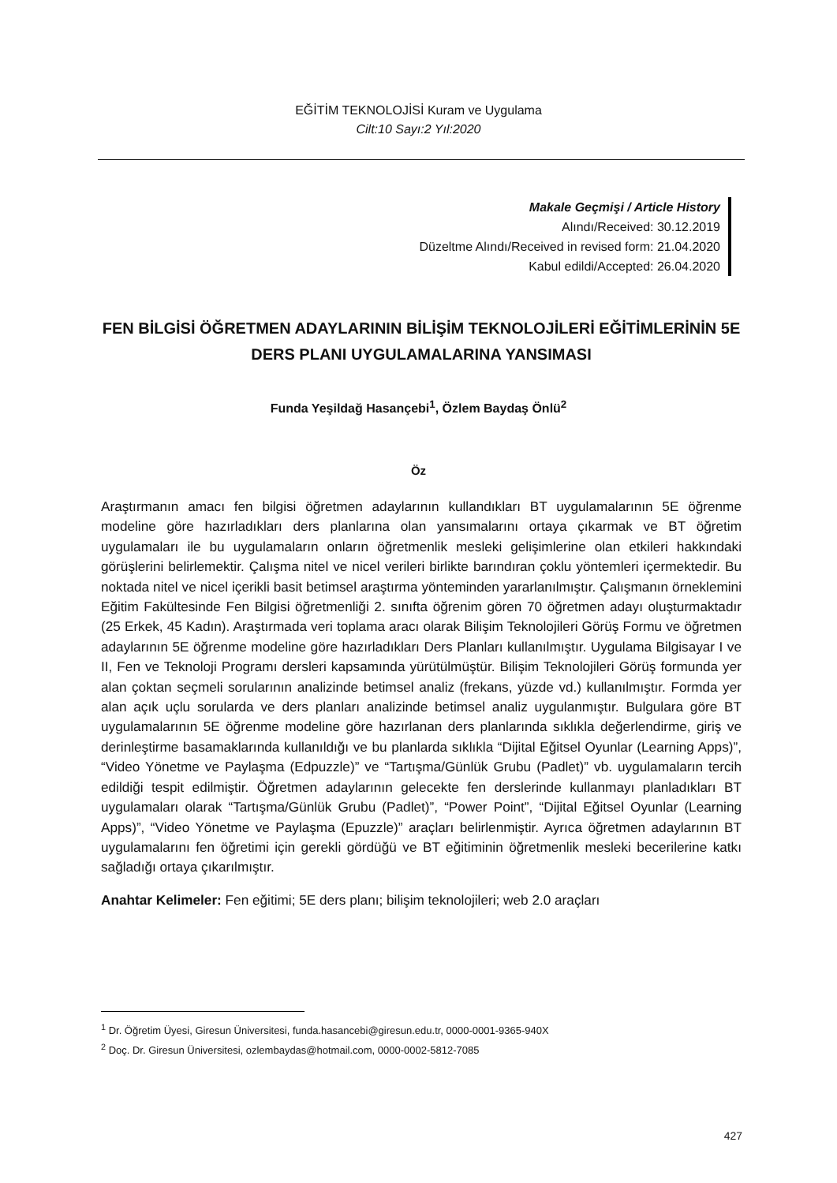EĞİTİM TEKNOLOJİSİ Kuram ve Uygulama
Cilt:10 Sayı:2 Yıl:2020
Makale Geçmişi / Article History
Alındı/Received: 30.12.2019
Düzeltme Alındı/Received in revised form: 21.04.2020
Kabul edildi/Accepted: 26.04.2020
FEN BİLGİSİ ÖĞRETMEN ADAYLARININ BİLİŞİM TEKNOLOJİLERİ EĞİTİMLERİNİN 5E DERS PLANI UYGULAMALARINA YANSIMASI
Funda Yeşildağ Hasançebi<sup>1</sup>, Özlem Baydaş Önlü<sup>2</sup>
Öz
Araştırmanın amacı fen bilgisi öğretmen adaylarının kullandıkları BT uygulamalarının 5E öğrenme modeline göre hazırladıkları ders planlarına olan yansımalarını ortaya çıkarmak ve BT öğretim uygulamaları ile bu uygulamaların onların öğretmenlik mesleki gelişimlerine olan etkileri hakkındaki görüşlerini belirlemektir. Çalışma nitel ve nicel verileri birlikte barındıran çoklu yöntemleri içermektedir. Bu noktada nitel ve nicel içerikli basit betimsel araştırma yönteminden yararlanılmıştır. Çalışmanın örneklemini Eğitim Fakültesinde Fen Bilgisi öğretmenliği 2. sınıfta öğrenim gören 70 öğretmen adayı oluşturmaktadır (25 Erkek, 45 Kadın). Araştırmada veri toplama aracı olarak Bilişim Teknolojileri Görüş Formu ve öğretmen adaylarının 5E öğrenme modeline göre hazırladıkları Ders Planları kullanılmıştır. Uygulama Bilgisayar I ve II, Fen ve Teknoloji Programı dersleri kapsamında yürütülmüştür. Bilişim Teknolojileri Görüş formunda yer alan çoktan seçmeli sorularının analizinde betimsel analiz (frekans, yüzde vd.) kullanılmıştır. Formda yer alan açık uçlu sorularda ve ders planları analizinde betimsel analiz uygulanmıştır. Bulgulara göre BT uygulamalarının 5E öğrenme modeline göre hazırlanan ders planlarında sıklıkla değerlendirme, giriş ve derinleştirme basamaklarında kullanıldığı ve bu planlarda sıklıkla “Dijital Eğitsel Oyunlar (Learning Apps)”, “Video Yönetme ve Paylaşma (Edpuzzle)” ve “Tartışma/Günlük Grubu (Padlet)” vb. uygulamaların tercih edildiği tespit edilmiştir. Öğretmen adaylarının gelecekte fen derslerinde kullanmayı planladıkları BT uygulamaları olarak “Tartışma/Günlük Grubu (Padlet)”, “Power Point”, “Dijital Eğitsel Oyunlar (Learning Apps)”, “Video Yönetme ve Paylaşma (Epuzzle)” araçları belirlenmiştir. Ayrıca öğretmen adaylarının BT uygulamalarını fen öğretimi için gerekli gördüğü ve BT eğitiminin öğretmenlik mesleki becerilerine katkı sağladığı ortaya çıkarılmıştır.
Anahtar Kelimeler: Fen eğitimi; 5E ders planı; bilişim teknolojileri; web 2.0 araçları
<sup>1</sup> Dr. Öğretim Üyesi, Giresun Üniversitesi, funda.hasancebi@giresun.edu.tr, 0000-0001-9365-940X
<sup>2</sup> Doç. Dr. Giresun Üniversitesi, ozlembaydas@hotmail.com, 0000-0002-5812-7085
427